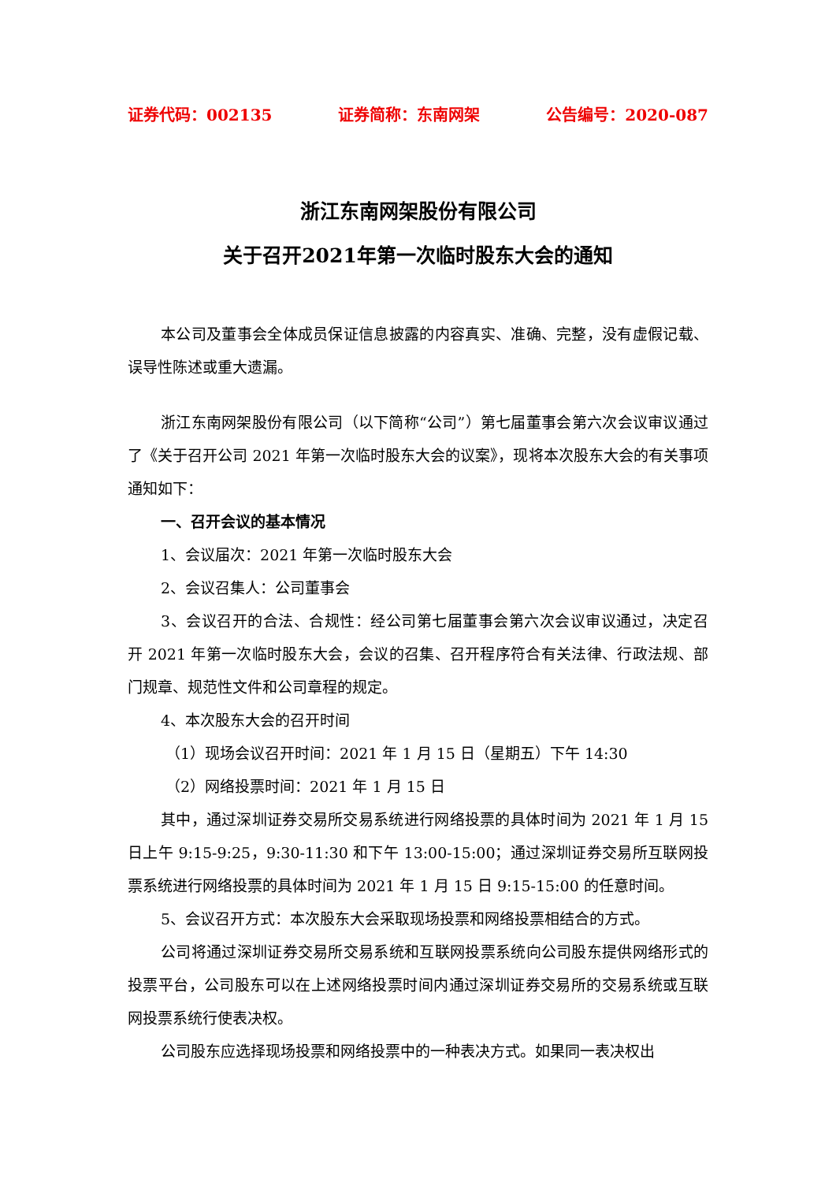证券代码：002135 证券简称：东南网架 公告编号：2020-087
浙江东南网架股份有限公司
关于召开2021年第一次临时股东大会的通知
本公司及董事会全体成员保证信息披露的内容真实、准确、完整，没有虚假记载、误导性陈述或重大遗漏。
浙江东南网架股份有限公司（以下简称“公司”）第七届董事会第六次会议审议通过了《关于召开公司 2021 年第一次临时股东大会的议案》，现将本次股东大会的有关事项通知如下：
一、召开会议的基本情况
1、会议届次：2021 年第一次临时股东大会
2、会议召集人：公司董事会
3、会议召开的合法、合规性：经公司第七届董事会第六次会议审议通过，决定召开 2021 年第一次临时股东大会，会议的召集、召开程序符合有关法律、行政法规、部门规章、规范性文件和公司章程的规定。
4、本次股东大会的召开时间
（1）现场会议召开时间：2021 年 1 月 15 日（星期五）下午 14:30
（2）网络投票时间：2021 年 1 月 15 日
其中，通过深圳证券交易所交易系统进行网络投票的具体时间为 2021 年 1 月 15 日上午 9:15-9:25，9:30-11:30 和下午 13:00-15:00；通过深圳证券交易所互联网投票系统进行网络投票的具体时间为 2021 年 1 月 15 日 9:15-15:00 的任意时间。
5、会议召开方式：本次股东大会采取现场投票和网络投票相结合的方式。
公司将通过深圳证券交易所交易系统和互联网投票系统向公司股东提供网络形式的投票平台，公司股东可以在上述网络投票时间内通过深圳证券交易所的交易系统或互联网投票系统行使表决权。
公司股东应选择现场投票和网络投票中的一种表决方式。如果同一表决权出